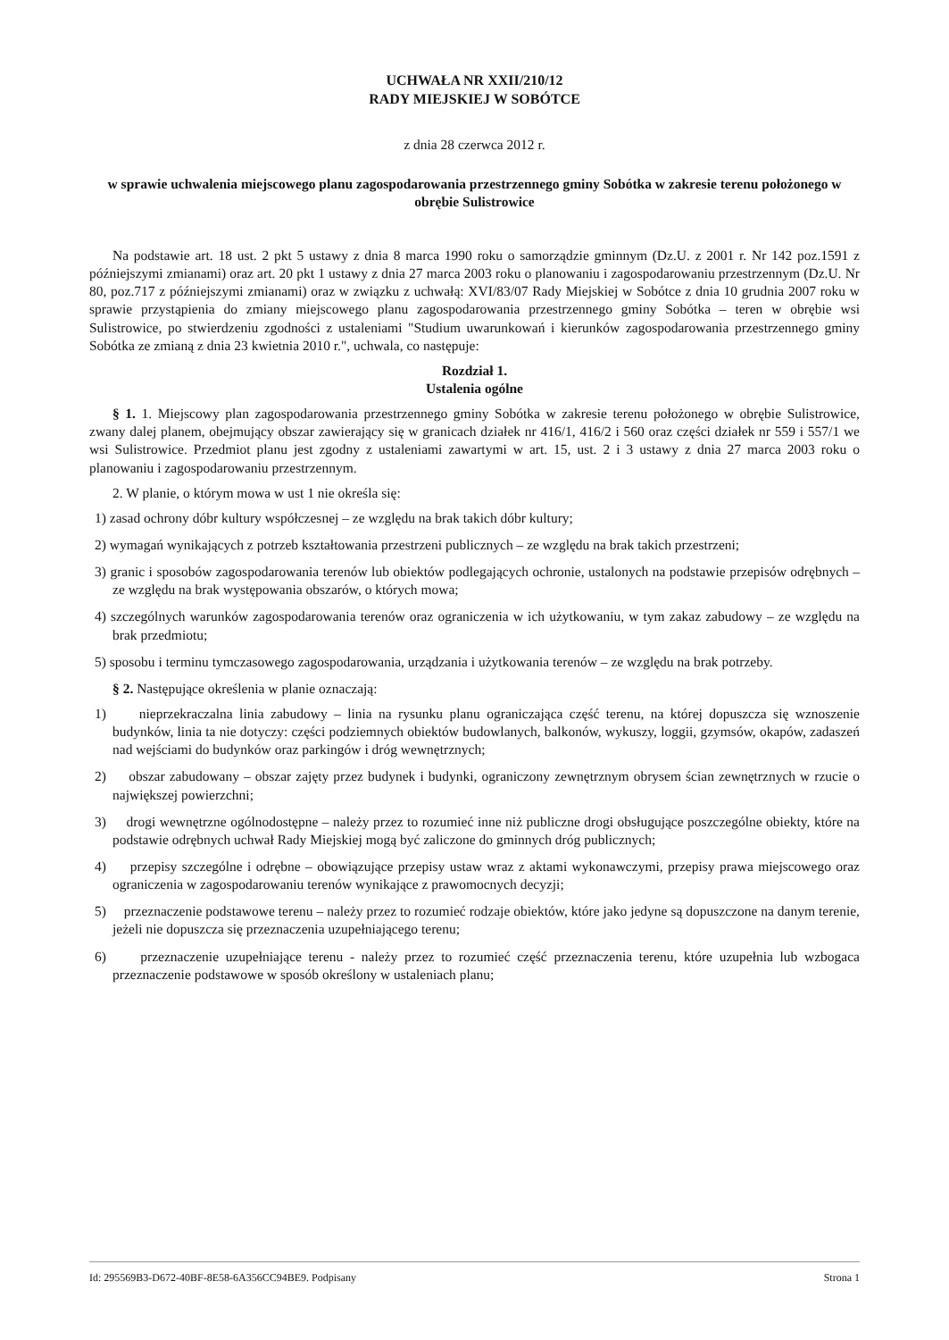UCHWAŁA NR XXII/210/12
RADY MIEJSKIEJ W SOBÓTCE
z dnia 28 czerwca 2012 r.
w sprawie uchwalenia miejscowego planu zagospodarowania przestrzennego gminy Sobótka w zakresie terenu położonego w obrębie Sulistrowice
Na podstawie art. 18 ust. 2 pkt 5 ustawy z dnia 8 marca 1990 roku o samorządzie gminnym (Dz.U. z 2001 r. Nr 142 poz.1591 z późniejszymi zmianami) oraz art. 20 pkt 1 ustawy z dnia 27 marca 2003 roku o planowaniu i zagospodarowaniu przestrzennym (Dz.U. Nr 80, poz.717 z późniejszymi zmianami) oraz w związku z uchwałą: XVI/83/07 Rady Miejskiej w Sobótce z dnia 10 grudnia 2007 roku w sprawie przystąpienia do zmiany miejscowego planu zagospodarowania przestrzennego gminy Sobótka – teren w obrębie wsi Sulistrowice, po stwierdzeniu zgodności z ustaleniami "Studium uwarunkowań i kierunków zagospodarowania przestrzennego gminy Sobótka ze zmianą z dnia 23 kwietnia 2010 r.", uchwala, co następuje:
Rozdział 1.
Ustalenia ogólne
§ 1. 1. Miejscowy plan zagospodarowania przestrzennego gminy Sobótka w zakresie terenu położonego w obrębie Sulistrowice, zwany dalej planem, obejmujący obszar zawierający się w granicach działek nr 416/1, 416/2 i 560 oraz części działek nr 559 i 557/1 we wsi Sulistrowice. Przedmiot planu jest zgodny z ustaleniami zawartymi w art. 15, ust. 2 i 3 ustawy z dnia 27 marca 2003 roku o planowaniu i zagospodarowaniu przestrzennym.
2. W planie, o którym mowa w ust 1 nie określa się:
1) zasad ochrony dóbr kultury współczesnej – ze względu na brak takich dóbr kultury;
2) wymagań wynikających z potrzeb kształtowania przestrzeni publicznych – ze względu na brak takich przestrzeni;
3) granic i sposobów zagospodarowania terenów lub obiektów podlegających ochronie, ustalonych na podstawie przepisów odrębnych – ze względu na brak występowania obszarów, o których mowa;
4) szczególnych warunków zagospodarowania terenów oraz ograniczenia w ich użytkowaniu, w tym zakaz zabudowy – ze względu na brak przedmiotu;
5) sposobu i terminu tymczasowego zagospodarowania, urządzania i użytkowania terenów – ze względu na brak potrzeby.
§ 2. Następujące określenia w planie oznaczają:
1) nieprzekraczalna linia zabudowy – linia na rysunku planu ograniczająca część terenu, na której dopuszcza się wznoszenie budynków, linia ta nie dotyczy: części podziemnych obiektów budowlanych, balkonów, wykuszy, loggii, gzymsów, okapów, zadaszeń nad wejściami do budynków oraz parkingów i dróg wewnętrznych;
2) obszar zabudowany – obszar zajęty przez budynek i budynki, ograniczony zewnętrznym obrysem ścian zewnętrznych w rzucie o największej powierzchni;
3) drogi wewnętrzne ogólnodostępne – należy przez to rozumieć inne niż publiczne drogi obsługujące poszczególne obiekty, które na podstawie odrębnych uchwał Rady Miejskiej mogą być zaliczone do gminnych dróg publicznych;
4) przepisy szczególne i odrębne – obowiązujące przepisy ustaw wraz z aktami wykonawczymi, przepisy prawa miejscowego oraz ograniczenia w zagospodarowaniu terenów wynikające z prawomocnych decyzji;
5) przeznaczenie podstawowe terenu – należy przez to rozumieć rodzaje obiektów, które jako jedyne są dopuszczone na danym terenie, jeżeli nie dopuszcza się przeznaczenia uzupełniającego terenu;
6) przeznaczenie uzupełniające terenu - należy przez to rozumieć część przeznaczenia terenu, które uzupełnia lub wzbogaca przeznaczenie podstawowe w sposób określony w ustaleniach planu;
Id: 295569B3-D672-40BF-8E58-6A356CC94BE9. Podpisany Strona 1